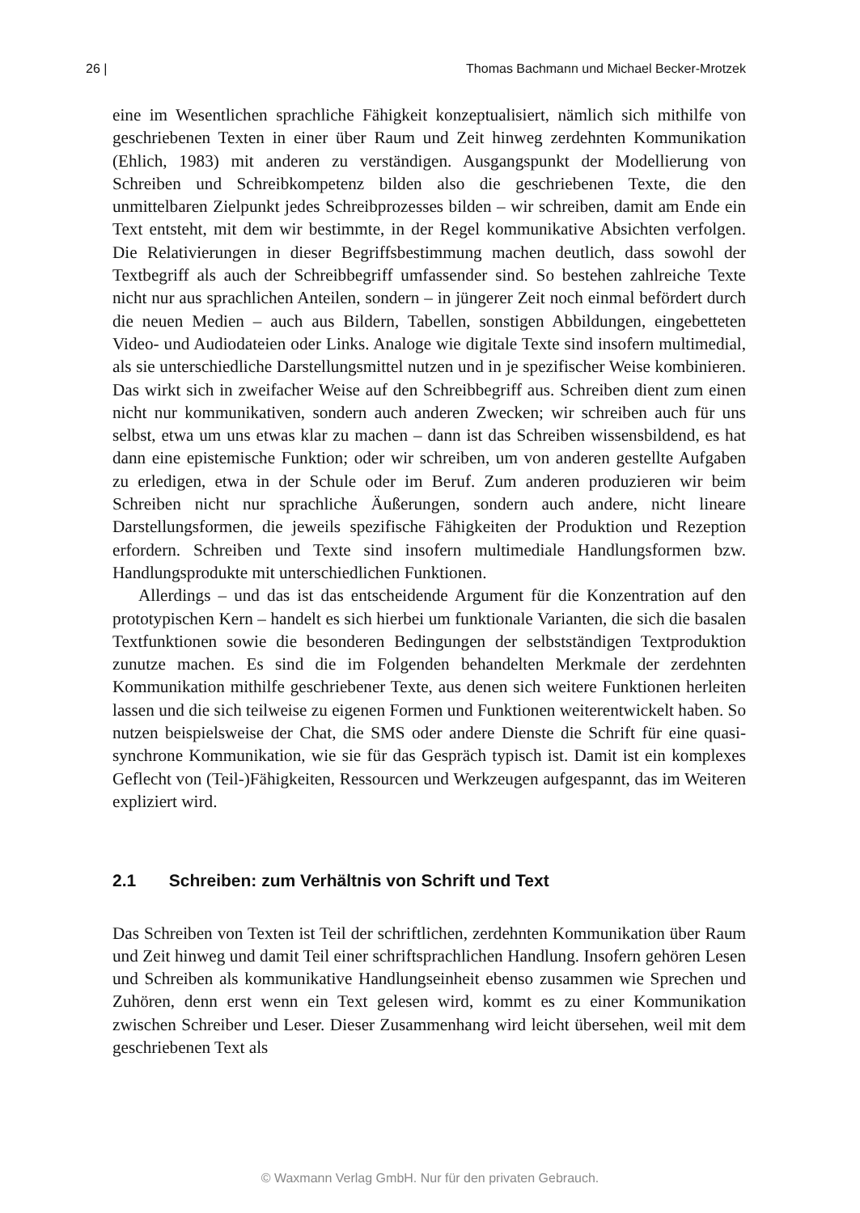26 | Thomas Bachmann und Michael Becker-Mrotzek
eine im Wesentlichen sprachliche Fähigkeit konzeptualisiert, nämlich sich mithilfe von geschriebenen Texten in einer über Raum und Zeit hinweg zerdehnten Kommunikation (Ehlich, 1983) mit anderen zu verständigen. Ausgangspunkt der Modellierung von Schreiben und Schreibkompetenz bilden also die geschriebenen Texte, die den unmittelbaren Zielpunkt jedes Schreibprozesses bilden – wir schreiben, damit am Ende ein Text entsteht, mit dem wir bestimmte, in der Regel kommunikative Absichten verfolgen. Die Relativierungen in dieser Begriffsbestimmung machen deutlich, dass sowohl der Textbegriff als auch der Schreibbegriff umfassender sind. So bestehen zahlreiche Texte nicht nur aus sprachlichen Anteilen, sondern – in jüngerer Zeit noch einmal befördert durch die neuen Medien – auch aus Bildern, Tabellen, sonstigen Abbildungen, eingebetteten Video- und Audiodateien oder Links. Analoge wie digitale Texte sind insofern multimedial, als sie unterschiedliche Darstellungsmittel nutzen und in je spezifischer Weise kombinieren. Das wirkt sich in zweifacher Weise auf den Schreibbegriff aus. Schreiben dient zum einen nicht nur kommunikativen, sondern auch anderen Zwecken; wir schreiben auch für uns selbst, etwa um uns etwas klar zu machen – dann ist das Schreiben wissensbildend, es hat dann eine epistemische Funktion; oder wir schreiben, um von anderen gestellte Aufgaben zu erledigen, etwa in der Schule oder im Beruf. Zum anderen produzieren wir beim Schreiben nicht nur sprachliche Äußerungen, sondern auch andere, nicht lineare Darstellungsformen, die jeweils spezifische Fähigkeiten der Produktion und Rezeption erfordern. Schreiben und Texte sind insofern multimediale Handlungsformen bzw. Handlungsprodukte mit unterschiedlichen Funktionen.
Allerdings – und das ist das entscheidende Argument für die Konzentration auf den prototypischen Kern – handelt es sich hierbei um funktionale Varianten, die sich die basalen Textfunktionen sowie die besonderen Bedingungen der selbstständigen Textproduktion zunutze machen. Es sind die im Folgenden behandelten Merkmale der zerdehnten Kommunikation mithilfe geschriebener Texte, aus denen sich weitere Funktionen herleiten lassen und die sich teilweise zu eigenen Formen und Funktionen weiterentwickelt haben. So nutzen beispielsweise der Chat, die SMS oder andere Dienste die Schrift für eine quasi-synchrone Kommunikation, wie sie für das Gespräch typisch ist. Damit ist ein komplexes Geflecht von (Teil-)Fähigkeiten, Ressourcen und Werkzeugen aufgespannt, das im Weiteren expliziert wird.
2.1 Schreiben: zum Verhältnis von Schrift und Text
Das Schreiben von Texten ist Teil der schriftlichen, zerdehnten Kommunikation über Raum und Zeit hinweg und damit Teil einer schriftsprachlichen Handlung. Insofern gehören Lesen und Schreiben als kommunikative Handlungseinheit ebenso zusammen wie Sprechen und Zuhören, denn erst wenn ein Text gelesen wird, kommt es zu einer Kommunikation zwischen Schreiber und Leser. Dieser Zusammenhang wird leicht übersehen, weil mit dem geschriebenen Text als
© Waxmann Verlag GmbH. Nur für den privaten Gebrauch.